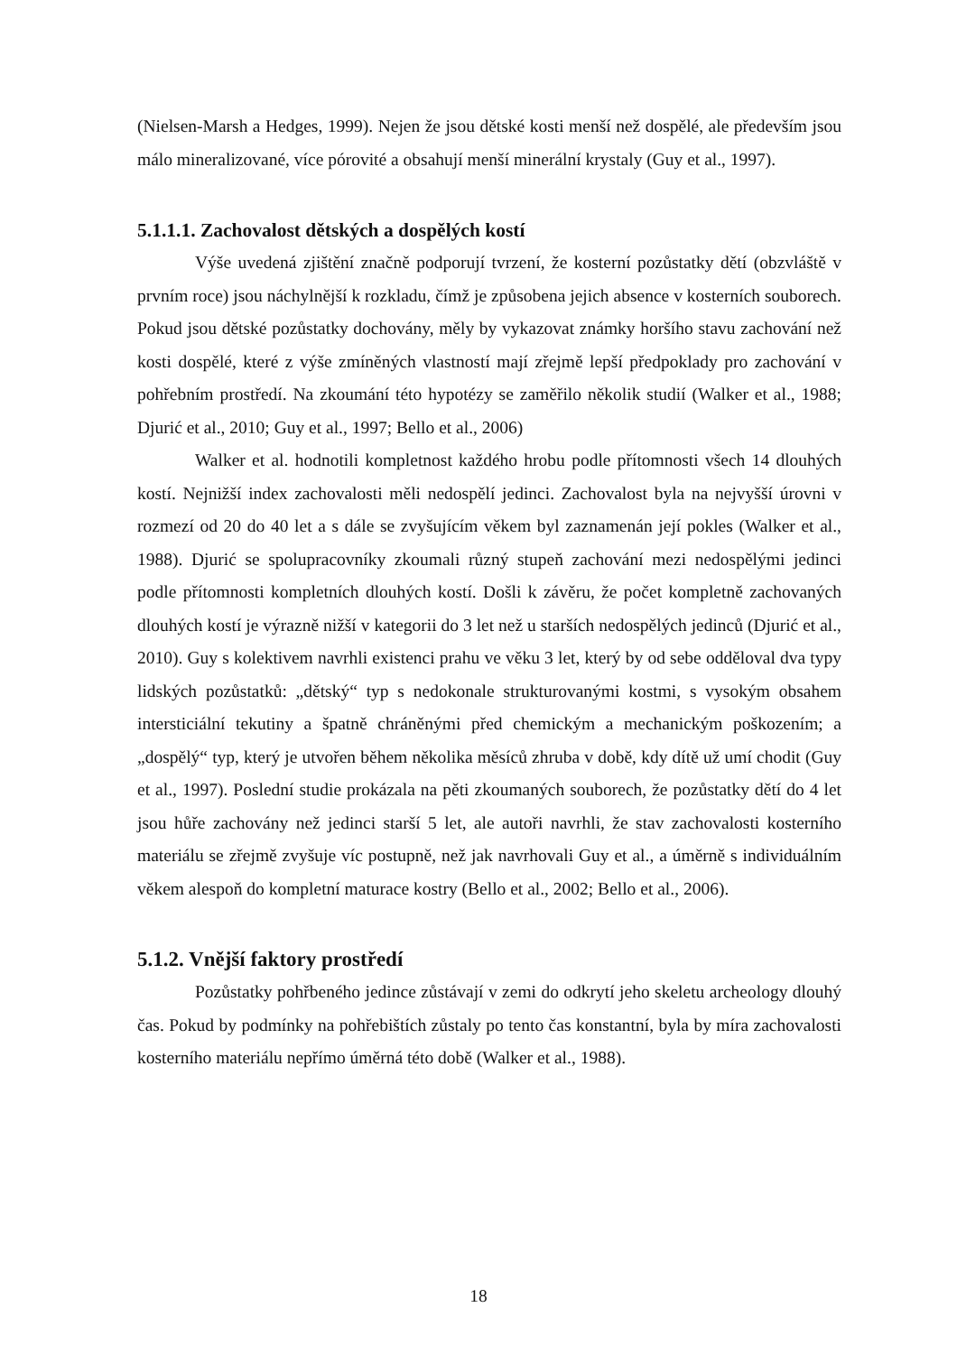(Nielsen-Marsh a Hedges, 1999). Nejen že jsou dětské kosti menší než dospělé, ale především jsou málo mineralizované, více pórovité a obsahují menší minerální krystaly (Guy et al., 1997).
5.1.1.1. Zachovalost dětských a dospělých kostí
Výše uvedená zjištění značně podporují tvrzení, že kosterní pozůstatky dětí (obzvláště v prvním roce) jsou náchylnější k rozkladu, čímž je způsobena jejich absence v kosterních souborech. Pokud jsou dětské pozůstatky dochovány, měly by vykazovat známky horšího stavu zachování než kosti dospělé, které z výše zmíněných vlastností mají zřejmě lepší předpoklady pro zachování v pohřebním prostředí. Na zkoumání této hypotézy se zaměřilo několik studií (Walker et al., 1988; Djurić et al., 2010; Guy et al., 1997; Bello et al., 2006)
Walker et al. hodnotili kompletnost každého hrobu podle přítomnosti všech 14 dlouhých kostí. Nejnižší index zachovalosti měli nedospělí jedinci. Zachovalost byla na nejvyšší úrovni v rozmezí od 20 do 40 let a s dále se zvyšujícím věkem byl zaznamenán její pokles (Walker et al., 1988). Djurić se spolupracovníky zkoumali různý stupeň zachování mezi nedospělými jedinci podle přítomnosti kompletních dlouhých kostí. Došli k závěru, že počet kompletně zachovaných dlouhých kostí je výrazně nižší v kategorii do 3 let než u starších nedospělých jedinců (Djurić et al., 2010). Guy s kolektivem navrhli existenci prahu ve věku 3 let, který by od sebe odděloval dva typy lidských pozůstatků: „dětský“ typ s nedokonale strukturovanými kostmi, s vysokým obsahem intersticiální tekutiny a špatně chráněnými před chemickým a mechanickým poškozením; a „dospělý“ typ, který je utvořen během několika měsíců zhruba v době, kdy dítě už umí chodit (Guy et al., 1997). Poslední studie prokázala na pěti zkoumaných souborech, že pozůstatky dětí do 4 let jsou hůře zachovány než jedinci starší 5 let, ale autoři navrhli, že stav zachovalosti kosterního materiálu se zřejmě zvyšuje víc postupně, než jak navrhovali Guy et al., a úměrně s individuálním věkem alespoň do kompletní maturace kostry (Bello et al., 2002; Bello et al., 2006).
5.1.2. Vnější faktory prostředí
Pozůstatky pohřbeného jedince zůstávají v zemi do odkrytí jeho skeletu archeology dlouhý čas. Pokud by podmínky na pohřebištích zůstaly po tento čas konstantní, byla by míra zachovalosti kosterního materiálu nepřímo úměrná této době (Walker et al., 1988).
18